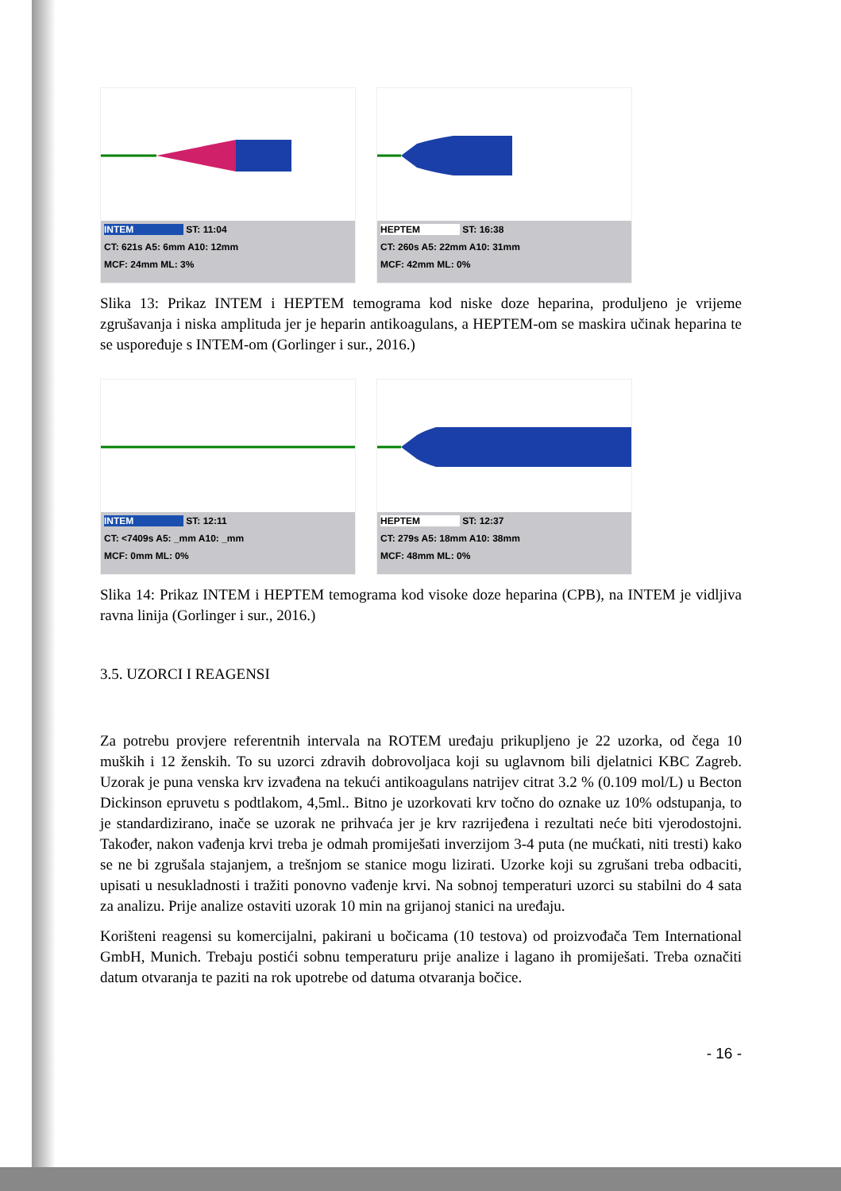INTEM ST: 11:04
CT: 621s A5: 6mm A10: 12mm
MCF: 24mm ML: 3%
HEPTEM ST: 16:38
CT: 260s A5: 22mm A10: 31mm
MCF: 42mm ML: 0%
Slika 13: Prikaz INTEM i HEPTEM temograma kod niske doze heparina, produljeno je vrijeme zgrušavanja i niska amplituda jer je heparin antikoagulans, a HEPTEM-om se maskira učinak heparina te se uspoređuje s INTEM-om (Gorlinger i sur., 2016.)
INTEM ST: 12:11
CT: <7409s A5: _mm A10: _mm
MCF: 0mm ML: 0%
HEPTEM ST: 12:37
CT: 279s A5: 18mm A10: 38mm
MCF: 48mm ML: 0%
Slika 14: Prikaz INTEM i HEPTEM temograma kod visoke doze heparina (CPB), na INTEM je vidljiva ravna linija (Gorlinger i sur., 2016.)
3.5. UZORCI I REAGENSI
Za potrebu provjere referentnih intervala na ROTEM uređaju prikupljeno je 22 uzorka, od čega 10 muških i 12 ženskih. To su uzorci zdravih dobrovoljaca koji su uglavnom bili djelatnici KBC Zagreb. Uzorak je puna venska krv izvađena na tekući antikoagulans natrijev citrat 3.2 % (0.109 mol/L) u Becton Dickinson epruvetu s podtlakom, 4,5ml.. Bitno je uzorkovati krv točno do oznake uz 10% odstupanja, to je standardizirano, inače se uzorak ne prihvaća jer je krv razrijeđena i rezultati neće biti vjerodostojni. Također, nakon vađenja krvi treba je odmah promiješati inverzijom 3-4 puta (ne mućkati, niti tresti) kako se ne bi zgrušala stajanjem, a trešnjom se stanice mogu lizirati. Uzorke koji su zgrušani treba odbaciti, upisati u nesukladnosti i tražiti ponovno vađenje krvi. Na sobnoj temperaturi uzorci su stabilni do 4 sata za analizu. Prije analize ostaviti uzorak 10 min na grijanoj stanici na uređaju.
Korišteni reagensi su komercijalni, pakirani u bočicama (10 testova) od proizvođača Tem International GmbH, Munich. Trebaju postići sobnu temperaturu prije analize i lagano ih promiješati. Treba označiti datum otvaranja te paziti na rok upotrebe od datuma otvaranja bočice.
- 16 -